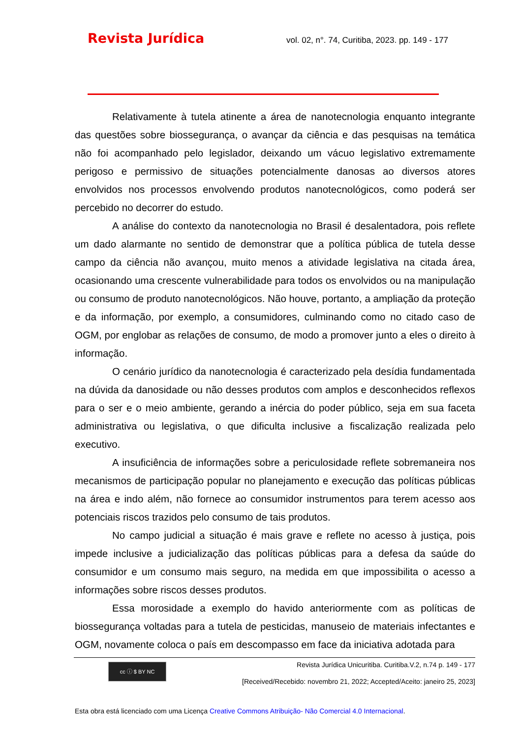Revista Jurídica
vol. 02, n°. 74, Curitiba, 2023. pp. 149 - 177
Relativamente à tutela atinente a área de nanotecnologia enquanto integrante das questões sobre biossegurança, o avançar da ciência e das pesquisas na temática não foi acompanhado pelo legislador, deixando um vácuo legislativo extremamente perigoso e permissivo de situações potencialmente danosas ao diversos atores envolvidos nos processos envolvendo produtos nanotecnológicos, como poderá ser percebido no decorrer do estudo.
A análise do contexto da nanotecnologia no Brasil é desalentadora, pois reflete um dado alarmante no sentido de demonstrar que a política pública de tutela desse campo da ciência não avançou, muito menos a atividade legislativa na citada área, ocasionando uma crescente vulnerabilidade para todos os envolvidos ou na manipulação ou consumo de produto nanotecnológicos. Não houve, portanto, a ampliação da proteção e da informação, por exemplo, a consumidores, culminando como no citado caso de OGM, por englobar as relações de consumo, de modo a promover junto a eles o direito à informação.
O cenário jurídico da nanotecnologia é caracterizado pela desídia fundamentada na dúvida da danosidade ou não desses produtos com amplos e desconhecidos reflexos para o ser e o meio ambiente, gerando a inércia do poder público, seja em sua faceta administrativa ou legislativa, o que dificulta inclusive a fiscalização realizada pelo executivo.
A insuficiência de informações sobre a periculosidade reflete sobremaneira nos mecanismos de participação popular no planejamento e execução das políticas públicas na área e indo além, não fornece ao consumidor instrumentos para terem acesso aos potenciais riscos trazidos pelo consumo de tais produtos.
No campo judicial a situação é mais grave e reflete no acesso à justiça, pois impede inclusive a judicialização das políticas públicas para a defesa da saúde do consumidor e um consumo mais seguro, na medida em que impossibilita o acesso a informações sobre riscos desses produtos.
Essa morosidade a exemplo do havido anteriormente com as políticas de biossegurança voltadas para a tutela de pesticidas, manuseio de materiais infectantes e OGM, novamente coloca o país em descompasso em face da iniciativa adotada para
cc ⓘ $ BY NC
Revista Jurídica Unicuritiba. Curitiba.V.2, n.74 p. 149 - 177
[Received/Recebido: novembro 21, 2022; Accepted/Aceito: janeiro 25, 2023]
Esta obra está licenciado com uma Licença Creative Commons Atribuição- Não Comercial 4.0 Internacional.